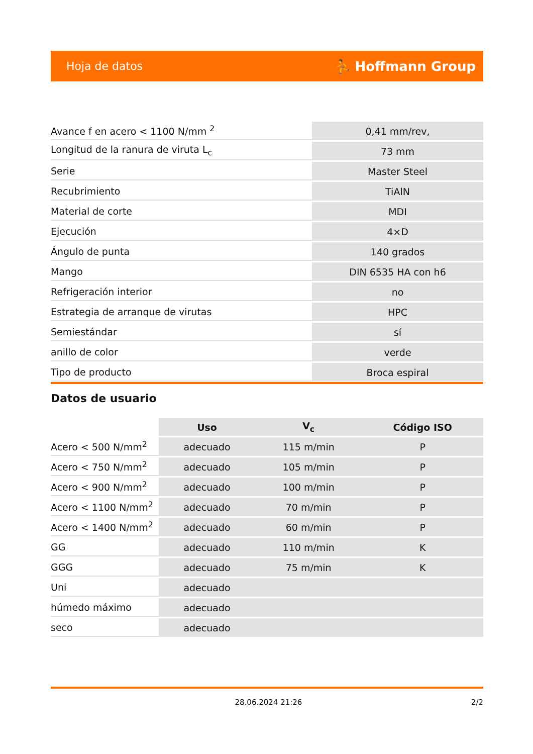Hoja de datos ⛹ Hoffmann Group
| Avance f en acero < 1100 N/mm <sup>2</sup> | 0,41 mm/rev, |
| Longitud de la ranura de viruta L<sub>c</sub> | 73 mm |
| Serie | Master Steel |
| Recubrimiento | TiAlN |
| Material de corte | MDI |
| Ejecución | 4×D |
| Ángulo de punta | 140 grados |
| Mango | DIN 6535 HA con h6 |
| Refrigeración interior | no |
| Estrategia de arranque de virutas | HPC |
| Semiestándar | sí |
| anillo de color | verde |
| Tipo de producto | Broca espiral |
Datos de usuario
| | Uso | V<sub>c</sub> | Código ISO |
| --- | --- | --- | --- |
| Acero < 500 N/mm<sup>2</sup> | adecuado | 115 m/min | P |
| Acero < 750 N/mm<sup>2</sup> | adecuado | 105 m/min | P |
| Acero < 900 N/mm<sup>2</sup> | adecuado | 100 m/min | P |
| Acero < 1100 N/mm<sup>2</sup> | adecuado | 70 m/min | P |
| Acero < 1400 N/mm<sup>2</sup> | adecuado | 60 m/min | P |
| GG | adecuado | 110 m/min | K |
| GGG | adecuado | 75 m/min | K |
| Uni | adecuado | | |
| húmedo máximo | adecuado | | |
| seco | adecuado | | |
28.06.2024 21:26 2/2